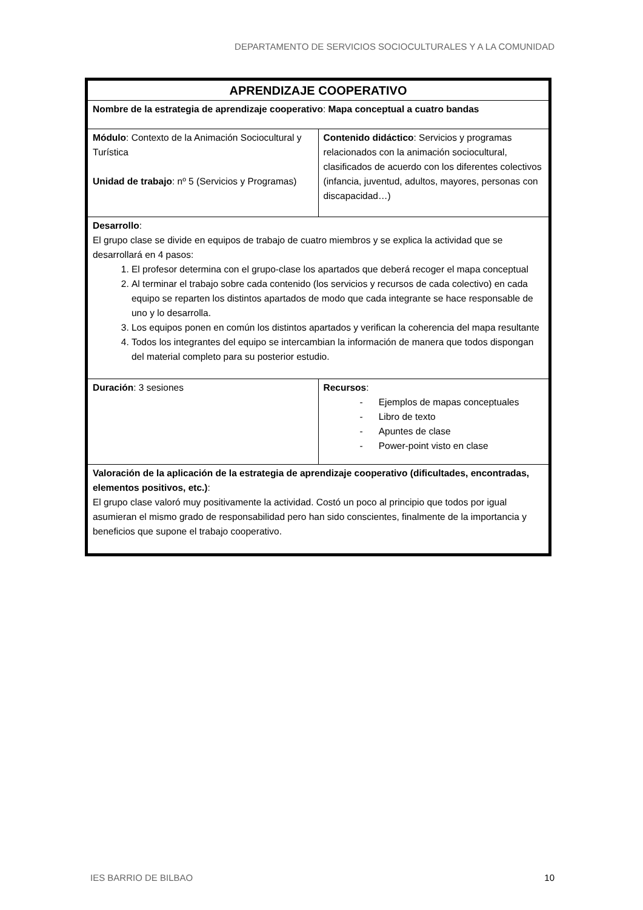DEPARTAMENTO DE SERVICIOS SOCIOCULTURALES Y A LA COMUNIDAD
| APRENDIZAJE COOPERATIVO | |
| Nombre de la estrategia de aprendizaje cooperativo : Mapa conceptual a cuatro bandas | |
| Módulo : Contexto de la Animación Sociocultural y Turística Unidad de trabajo : nº 5 (Servicios y Programas) | Contenido didáctico : Servicios y programas relacionados con la animación sociocultural, clasificados de acuerdo con los diferentes colectivos (infancia, juventud, adultos, mayores, personas con discapacidad…) |
| Desarrollo : El grupo clase se divide en equipos de trabajo de cuatro miembros y se explica la actividad que se desarrollará en 4 pasos: 1. El profesor determina con el grupo-clase los apartados que deberá recoger el mapa conceptual 2. Al terminar el trabajo sobre cada contenido (los servicios y recursos de cada colectivo) en cada equipo se reparten los distintos apartados de modo que cada integrante se hace responsable de uno y lo desarrolla. 3. Los equipos ponen en común los distintos apartados y verifican la coherencia del mapa resultante 4. Todos los integrantes del equipo se intercambian la información de manera que todos dispongan del material completo para su posterior estudio. | |
| Duración : 3 sesiones | Recursos : - Ejemplos de mapas conceptuales - Libro de texto - Apuntes de clase - Power-point visto en clase |
| Valoración de la aplicación de la estrategia de aprendizaje cooperativo (dificultades, encontradas, elementos positivos, etc.) : El grupo clase valoró muy positivamente la actividad. Costó un poco al principio que todos por igual asumieran el mismo grado de responsabilidad pero han sido conscientes, finalmente de la importancia y beneficios que supone el trabajo cooperativo. | |
IES BARRIO DE BILBAO 10